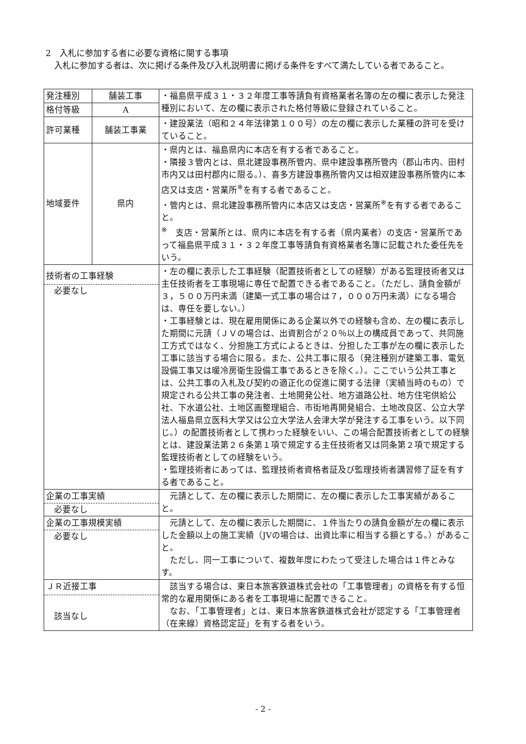2　入札に参加する者に必要な資格に関する事項
　入札に参加する者は、次に掲げる条件及び入札説明書に掲げる条件をすべて満たしている者であること。
| 発注種別 | 舗装工事 | ・福島県平成３１・３２年度工事等請負有資格業者名簿の左の欄に表示した発注種別において、左の欄に表示された格付等級に登録されていること。 |
| 格付等級 | A | |
| 許可業種 | 舗装工事業 | ・建設業法（昭和２４年法律第１００号）の左の欄に表示した業種の許可を受けていること。 |
| 地域要件 | 県内 | ・県内とは、福島県内に本店を有する者であること。 ・隣接３管内とは、県北建設事務所管内、県中建設事務所管内（郡山市内、田村市内又は田村郡内に限る。）、喜多方建設事務所管内又は相双建設事務所管内に本店又は支店・営業所<sup>※</sup>を有する者であること。 ・管内とは、県北建設事務所管内に本店又は支店・営業所<sup>※</sup>を有する者であること。 <sup>※</sup> 支店・営業所とは、県内に本店を有する者（県内業者）の支店・営業所であって福島県平成３１・３２年度工事等請負有資格業者名簿に記載された委任先をいう。 |
| 技術者の工事経験 必要なし | | ・左の欄に表示した工事経験（配置技術者としての経験）がある監理技術者又は主任技術者を工事現場に専任で配置できる者であること。（ただし、請負金額が３，５００万円未満（建築一式工事の場合は７，０００万円未満）になる場合は、専任を要しない。） ・工事経験とは、現在雇用関係にある企業以外での経験も含め、左の欄に表示した期間に元請（ＪＶの場合は、出資割合が２０％以上の構成員であって、共同施工方式ではなく、分担施工方式によるときは、分担した工事が左の欄に表示した工事に該当する場合に限る。また、公共工事に限る（発注種別が建築工事、電気設備工事又は暖冷房衛生設備工事であるときを除く。）。ここでいう公共工事とは、公共工事の入札及び契約の適正化の促進に関する法律（実績当時のもの）で規定される公共工事の発注者、土地開発公社、地方道路公社、地方住宅供給公社、下水道公社、土地区画整理組合、市街地再開発組合、土地改良区、公立大学法人福島県立医科大学又は公立大学法人会津大学が発注する工事をいう。以下同じ。）の配置技術者として携わった経験をいい、この場合配置技術者としての経験とは、建設業法第２６条第１項で規定する主任技術者又は同条第２項で規定する監理技術者としての経験をいう。 ・監理技術者にあっては、監理技術者資格者証及び監理技術者講習修了証を有する者であること。 |
| 企業の工事実績 必要なし | | 元請として、左の欄に表示した期間に、左の欄に表示した工事実績があること。 |
| 企業の工事規模実績 必要なし | | 元請として、左の欄に表示した期間に、１件当たりの請負金額が左の欄に表示した金額以上の施工実績（JVの場合は、出資比率に相当する額とする。）があること。 ただし、同一工事について、複数年度にわたって受注した場合は１件とみなす。 |
| ＪＲ近接工事 該当なし | | 該当する場合は、東日本旅客鉄道株式会社の「工事管理者」の資格を有する恒常的な雇用関係にある者を工事現場に配置できること。 なお、「工事管理者」とは、東日本旅客鉄道株式会社が認定する「工事管理者（在来線）資格認定証」を有する者をいう。 |
- 2 -